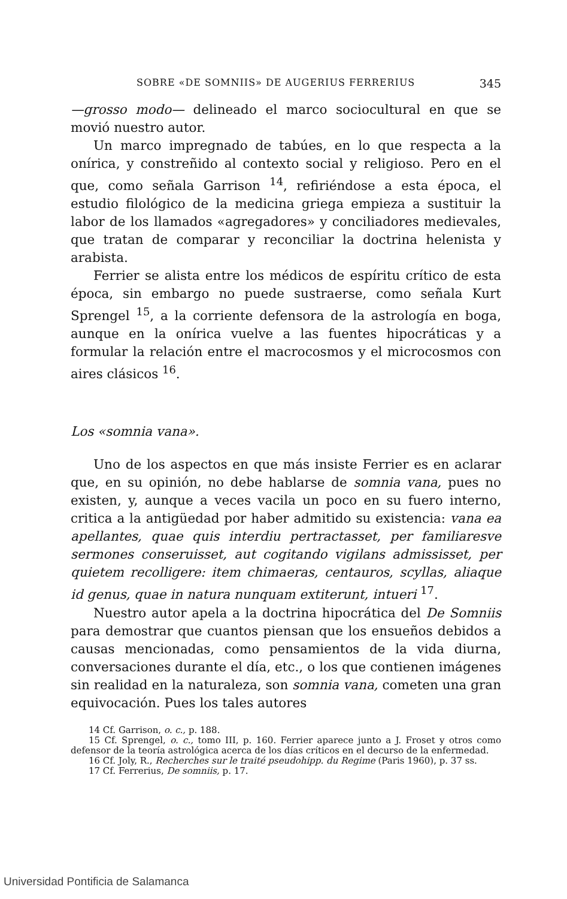SOBRE «DE SOMNIIS» DE AUGERIUS FERRERIUS 345
—grosso modo— delineado el marco sociocultural en que se movió nuestro autor.
Un marco impregnado de tabúes, en lo que respecta a la onírica, y constreñido al contexto social y religioso. Pero en el que, como señala Garrison <sup>14</sup>, refiriéndose a esta época, el estudio filológico de la medicina griega empieza a sustituir la labor de los llamados «agregadores» y conciliadores medievales, que tratan de comparar y reconciliar la doctrina helenista y arabista.
Ferrier se alista entre los médicos de espíritu crítico de esta época, sin embargo no puede sustraerse, como señala Kurt Sprengel <sup>15</sup>, a la corriente defensora de la astrología en boga, aunque en la onírica vuelve a las fuentes hipocráticas y a formular la relación entre el macrocosmos y el microcosmos con aires clásicos <sup>16</sup>.
Los «somnia vana».
Uno de los aspectos en que más insiste Ferrier es en aclarar que, en su opinión, no debe hablarse de somnia vana, pues no existen, y, aunque a veces vacila un poco en su fuero interno, critica a la antigüedad por haber admitido su existencia: vana ea apellantes, quae quis interdiu pertractasset, per familiaresve sermones conseruisset, aut cogitando vigilans admississet, per quietem recolligere: item chimaeras, centauros, scyllas, aliaque id genus, quae in natura nunquam extiterunt, intueri <sup>17</sup>.
Nuestro autor apela a la doctrina hipocrática del De Somniis para demostrar que cuantos piensan que los ensueños debidos a causas mencionadas, como pensamientos de la vida diurna, conversaciones durante el día, etc., o los que contienen imágenes sin realidad en la naturaleza, son somnia vana, cometen una gran equivocación. Pues los tales autores
14 Cf. Garrison, o. c., p. 188.
15 Cf. Sprengel, o. c., tomo III, p. 160. Ferrier aparece junto a J. Froset y otros como defensor de la teoría astrológica acerca de los días críticos en el decurso de la enfermedad.
16 Cf. Joly, R., Recherches sur le traité pseudohipp. du Regime (Paris 1960), p. 37 ss.
17 Cf. Ferrerius, De somniis, p. 17.
Universidad Pontificia de Salamanca